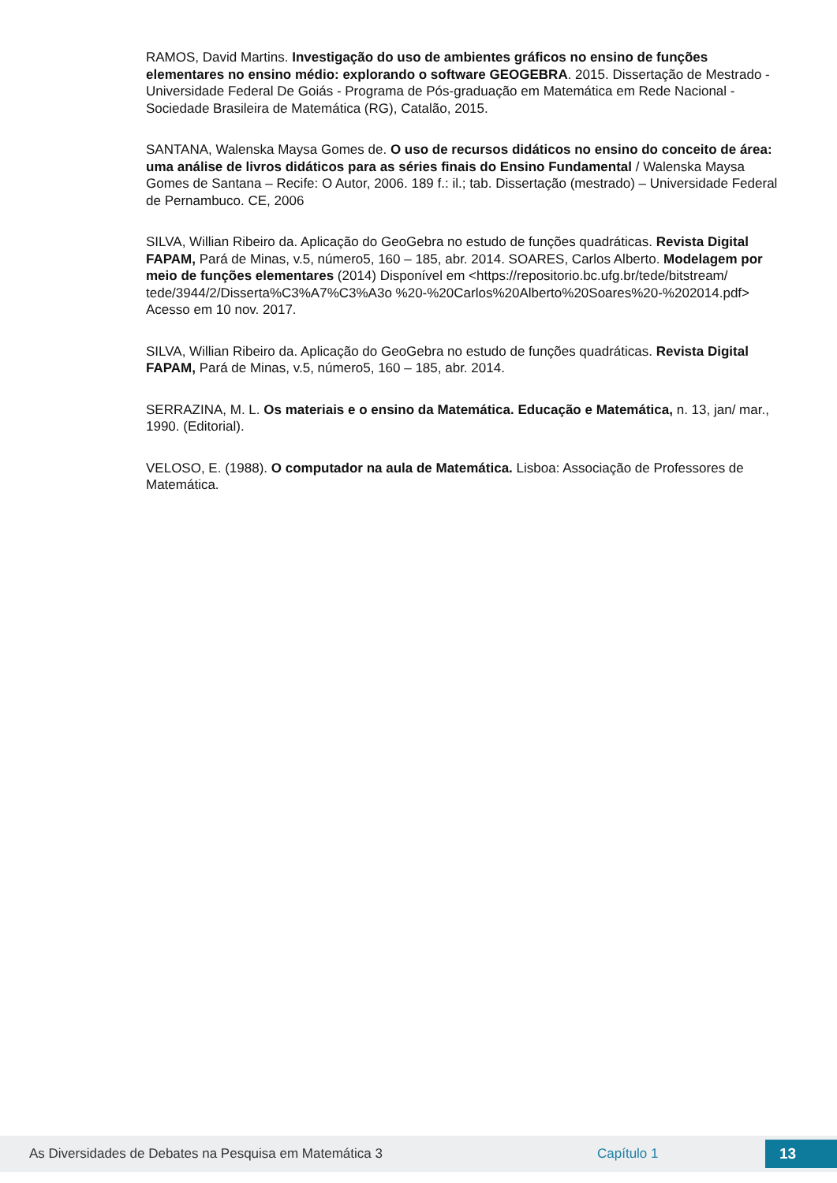RAMOS, David Martins. Investigação do uso de ambientes gráficos no ensino de funções elementares no ensino médio: explorando o software GEOGEBRA. 2015. Dissertação de Mestrado - Universidade Federal De Goiás - Programa de Pós-graduação em Matemática em Rede Nacional - Sociedade Brasileira de Matemática (RG), Catalão, 2015.
SANTANA, Walenska Maysa Gomes de. O uso de recursos didáticos no ensino do conceito de área: uma análise de livros didáticos para as séries finais do Ensino Fundamental / Walenska Maysa Gomes de Santana – Recife: O Autor, 2006. 189 f.: il.; tab. Dissertação (mestrado) – Universidade Federal de Pernambuco. CE, 2006
SILVA, Willian Ribeiro da. Aplicação do GeoGebra no estudo de funções quadráticas. Revista Digital FAPAM, Pará de Minas, v.5, número5, 160 – 185, abr. 2014. SOARES, Carlos Alberto. Modelagem por meio de funções elementares (2014) Disponível em <https://repositorio.bc.ufg.br/tede/bitstream/ tede/3944/2/Disserta%C3%A7%C3%A3o %20-%20Carlos%20Alberto%20Soares%20-%202014.pdf> Acesso em 10 nov. 2017.
SILVA, Willian Ribeiro da. Aplicação do GeoGebra no estudo de funções quadráticas. Revista Digital FAPAM, Pará de Minas, v.5, número5, 160 – 185, abr. 2014.
SERRAZINA, M. L. Os materiais e o ensino da Matemática. Educação e Matemática, n. 13, jan/ mar., 1990. (Editorial).
VELOSO, E. (1988). O computador na aula de Matemática. Lisboa: Associação de Professores de Matemática.
As Diversidades de Debates na Pesquisa em Matemática 3 Capítulo 1 13